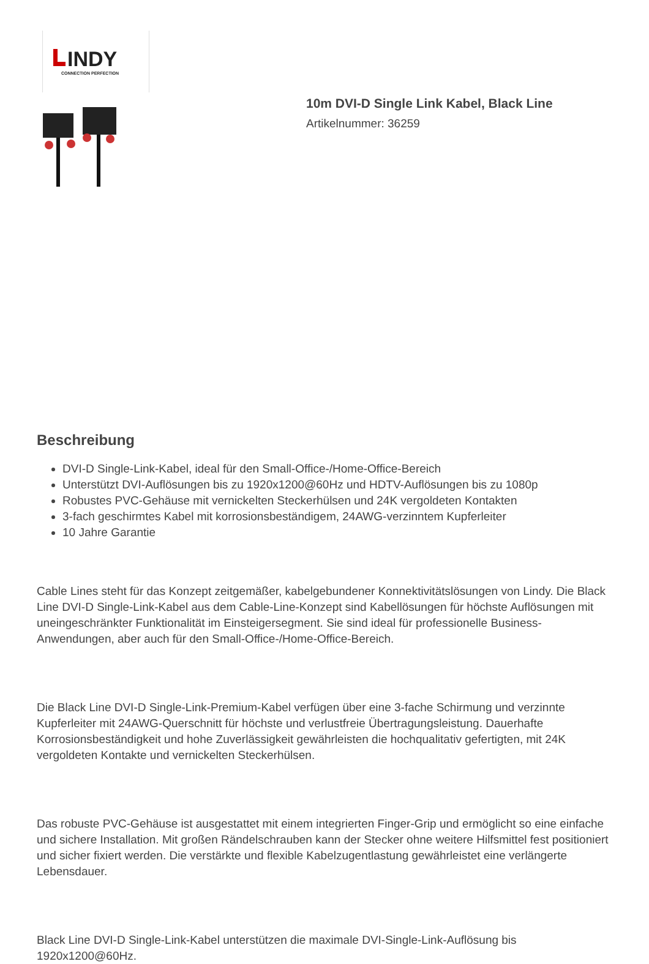INDY
CONNECTION PERFECTION
10m DVI-D Single Link Kabel, Black Line
Artikelnummer: 36259
Beschreibung
DVI-D Single-Link-Kabel, ideal für den Small-Office-/Home-Office-Bereich
Unterstützt DVI-Auflösungen bis zu 1920x1200@60Hz und HDTV-Auflösungen bis zu 1080p
Robustes PVC-Gehäuse mit vernickelten Steckerhülsen und 24K vergoldeten Kontakten
3-fach geschirmtes Kabel mit korrosionsbeständigem, 24AWG-verzinntem Kupferleiter
10 Jahre Garantie
Cable Lines steht für das Konzept zeitgemäßer, kabelgebundener Konnektivitätslösungen von Lindy. Die Black Line DVI-D Single-Link-Kabel aus dem Cable-Line-Konzept sind Kabellösungen für höchste Auflösungen mit uneingeschränkter Funktionalität im Einsteigersegment. Sie sind ideal für professionelle Business-Anwendungen, aber auch für den Small-Office-/Home-Office-Bereich.
Die Black Line DVI-D Single-Link-Premium-Kabel verfügen über eine 3-fache Schirmung und verzinnte Kupferleiter mit 24AWG-Querschnitt für höchste und verlustfreie Übertragungsleistung. Dauerhafte Korrosionsbeständigkeit und hohe Zuverlässigkeit gewährleisten die hochqualitativ gefertigten, mit 24K vergoldeten Kontakte und vernickelten Steckerhülsen.
Das robuste PVC-Gehäuse ist ausgestattet mit einem integrierten Finger-Grip und ermöglicht so eine einfache und sichere Installation. Mit großen Rändelschrauben kann der Stecker ohne weitere Hilfsmittel fest positioniert und sicher fixiert werden. Die verstärkte und flexible Kabelzugentlastung gewährleistet eine verlängerte Lebensdauer.
Black Line DVI-D Single-Link-Kabel unterstützen die maximale DVI-Single-Link-Auflösung bis 1920x1200@60Hz.